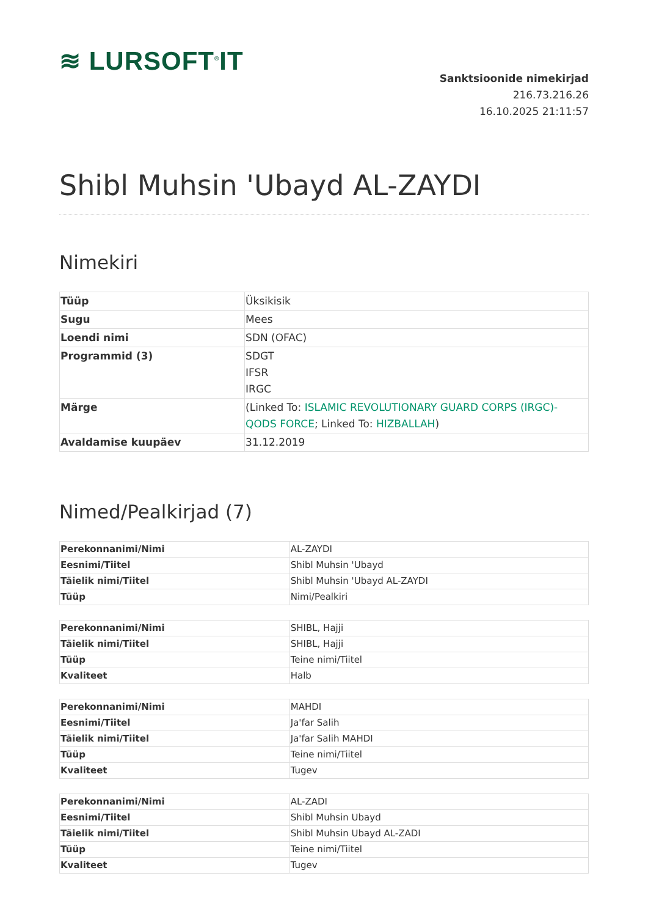≋ LURSOFT<sup>®</sup>IT
Sanktsioonide nimekirjad
216.73.216.26
16.10.2025 21:11:57
Shibl Muhsin 'Ubayd AL-ZAYDI
Nimekiri
| Tüüp | Üksikisik |
| Sugu | Mees |
| Loendi nimi | SDN (OFAC) |
| Programmid (3) | SDGT IFSR IRGC |
| Märge | (Linked To: ISLAMIC REVOLUTIONARY GUARD CORPS (IRGC)-QODS FORCE ; Linked To: HIZBALLAH ) |
| Avaldamise kuupäev | 31.12.2019 |
Nimed/Pealkirjad (7)
| Perekonnanimi/Nimi | AL-ZAYDI |
| Eesnimi/Tiitel | Shibl Muhsin 'Ubayd |
| Täielik nimi/Tiitel | Shibl Muhsin 'Ubayd AL-ZAYDI |
| Tüüp | Nimi/Pealkiri |
| Perekonnanimi/Nimi | SHIBL, Hajji |
| Täielik nimi/Tiitel | SHIBL, Hajji |
| Tüüp | Teine nimi/Tiitel |
| Kvaliteet | Halb |
| Perekonnanimi/Nimi | MAHDI |
| Eesnimi/Tiitel | Ja'far Salih |
| Täielik nimi/Tiitel | Ja'far Salih MAHDI |
| Tüüp | Teine nimi/Tiitel |
| Kvaliteet | Tugev |
| Perekonnanimi/Nimi | AL-ZADI |
| Eesnimi/Tiitel | Shibl Muhsin Ubayd |
| Täielik nimi/Tiitel | Shibl Muhsin Ubayd AL-ZADI |
| Tüüp | Teine nimi/Tiitel |
| Kvaliteet | Tugev |